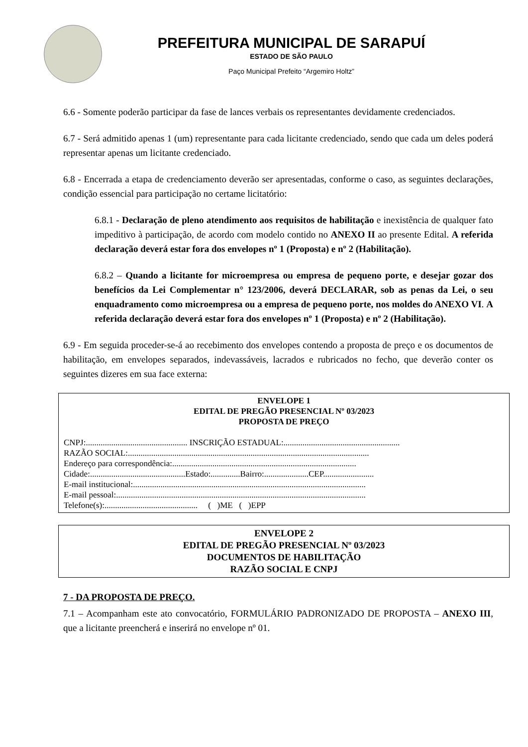PREFEITURA MUNICIPAL DE SARAPUÍ
ESTADO DE SÃO PAULO
Paço Municipal Prefeito “Argemiro Holtz”
6.6 - Somente poderão participar da fase de lances verbais os representantes devidamente credenciados.
6.7 - Será admitido apenas 1 (um) representante para cada licitante credenciado, sendo que cada um deles poderá representar apenas um licitante credenciado.
6.8 - Encerrada a etapa de credenciamento deverão ser apresentadas, conforme o caso, as seguintes declarações, condição essencial para participação no certame licitatório:
6.8.1 - Declaração de pleno atendimento aos requisitos de habilitação e inexistência de qualquer fato impeditivo à participação, de acordo com modelo contido no ANEXO II ao presente Edital. A referida declaração deverá estar fora dos envelopes nº 1 (Proposta) e nº 2 (Habilitação).
6.8.2 – Quando a licitante for microempresa ou empresa de pequeno porte, e desejar gozar dos benefícios da Lei Complementar n° 123/2006, deverá DECLARAR, sob as penas da Lei, o seu enquadramento como microempresa ou a empresa de pequeno porte, nos moldes do ANEXO VI. A referida declaração deverá estar fora dos envelopes nº 1 (Proposta) e nº 2 (Habilitação).
6.9 - Em seguida proceder-se-á ao recebimento dos envelopes contendo a proposta de preço e os documentos de habilitação, em envelopes separados, indevassáveis, lacrados e rubricados no fecho, que deverão conter os seguintes dizeres em sua face externa:
ENVELOPE 1
EDITAL DE PREGÃO PRESENCIAL Nº 03/2023
PROPOSTA DE PREÇO
CNPJ:................................................ INSCRIÇÃO ESTADUAL:.......................................................
RAZÃO SOCIAL:..................................................................................................................
Endereço para correspondência:.......................................................................................
Cidade:.............................................Estado:..............Bairro:.....................CEP........................
E-mail institucional:..............................................................................................................
E-mail pessoal:......................................................................................................................
Telefone(s):............................................ ( )ME ( )EPP
ENVELOPE 2
EDITAL DE PREGÃO PRESENCIAL Nº 03/2023
DOCUMENTOS DE HABILITAÇÃO
RAZÃO SOCIAL E CNPJ
7 - DA PROPOSTA DE PREÇO.
7.1 – Acompanham este ato convocatório, FORMULÁRIO PADRONIZADO DE PROPOSTA – ANEXO III, que a licitante preencherá e inserirá no envelope nº 01.